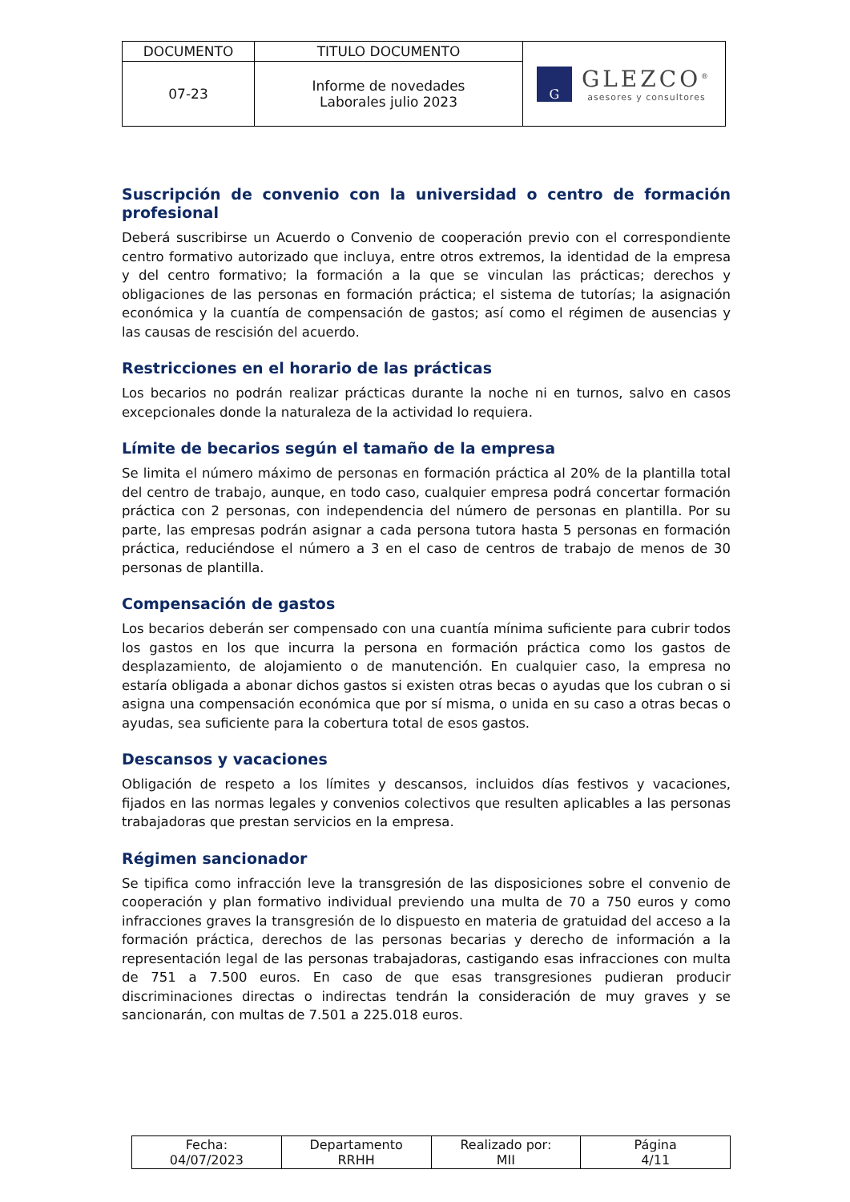| DOCUMENTO | TITULO DOCUMENTO | G GLEZCO<sup>®</sup> asesores y consultores |
| 07-23 | Informe de novedades Laborales julio 2023 | |
Suscripción de convenio con la universidad o centro de formación profesional
Deberá suscribirse un Acuerdo o Convenio de cooperación previo con el correspondiente centro formativo autorizado que incluya, entre otros extremos, la identidad de la empresa y del centro formativo; la formación a la que se vinculan las prácticas; derechos y obligaciones de las personas en formación práctica; el sistema de tutorías; la asignación económica y la cuantía de compensación de gastos; así como el régimen de ausencias y las causas de rescisión del acuerdo.
Restricciones en el horario de las prácticas
Los becarios no podrán realizar prácticas durante la noche ni en turnos, salvo en casos excepcionales donde la naturaleza de la actividad lo requiera.
Límite de becarios según el tamaño de la empresa
Se limita el número máximo de personas en formación práctica al 20% de la plantilla total del centro de trabajo, aunque, en todo caso, cualquier empresa podrá concertar formación práctica con 2 personas, con independencia del número de personas en plantilla. Por su parte, las empresas podrán asignar a cada persona tutora hasta 5 personas en formación práctica, reduciéndose el número a 3 en el caso de centros de trabajo de menos de 30 personas de plantilla.
Compensación de gastos
Los becarios deberán ser compensado con una cuantía mínima suficiente para cubrir todos los gastos en los que incurra la persona en formación práctica como los gastos de desplazamiento, de alojamiento o de manutención. En cualquier caso, la empresa no estaría obligada a abonar dichos gastos si existen otras becas o ayudas que los cubran o si asigna una compensación económica que por sí misma, o unida en su caso a otras becas o ayudas, sea suficiente para la cobertura total de esos gastos.
Descansos y vacaciones
Obligación de respeto a los límites y descansos, incluidos días festivos y vacaciones, fijados en las normas legales y convenios colectivos que resulten aplicables a las personas trabajadoras que prestan servicios en la empresa.
Régimen sancionador
Se tipifica como infracción leve la transgresión de las disposiciones sobre el convenio de cooperación y plan formativo individual previendo una multa de 70 a 750 euros y como infracciones graves la transgresión de lo dispuesto en materia de gratuidad del acceso a la formación práctica, derechos de las personas becarias y derecho de información a la representación legal de las personas trabajadoras, castigando esas infracciones con multa de 751 a 7.500 euros. En caso de que esas transgresiones pudieran producir discriminaciones directas o indirectas tendrán la consideración de muy graves y se sancionarán, con multas de 7.501 a 225.018 euros.
| Fecha: 04/07/2023 | Departamento RRHH | Realizado por: MII | Página 4/11 |